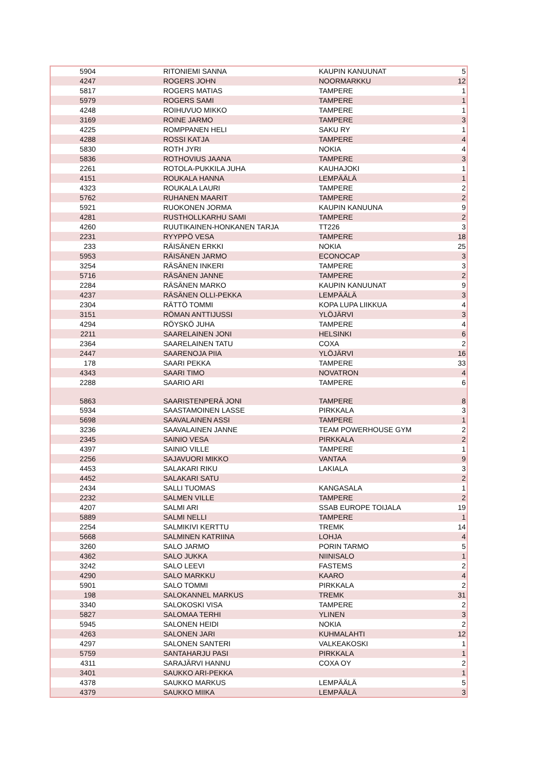| 5904 | RITONIEMI SANNA | KAUPIN KANUUNAT | 5 |
| 4247 | ROGERS JOHN | NOORMARKKU | 12 |
| 5817 | ROGERS MATIAS | TAMPERE | 1 |
| 5979 | ROGERS SAMI | TAMPERE | 1 |
| 4248 | ROIHUVUO MIKKO | TAMPERE | 1 |
| 3169 | ROINE JARMO | TAMPERE | 3 |
| 4225 | ROMPPANEN HELI | SAKU RY | 1 |
| 4288 | ROSSI KATJA | TAMPERE | 4 |
| 5830 | ROTH JYRI | NOKIA | 4 |
| 5836 | ROTHOVIUS JAANA | TAMPERE | 3 |
| 2261 | ROTOLA-PUKKILA JUHA | KAUHAJOKI | 1 |
| 4151 | ROUKALA HANNA | LEMPÄÄLÄ | 1 |
| 4323 | ROUKALA LAURI | TAMPERE | 2 |
| 5762 | RUHANEN MAARIT | TAMPERE | 2 |
| 5921 | RUOKONEN JORMA | KAUPIN KANUUNA | 9 |
| 4281 | RUSTHOLLKARHU SAMI | TAMPERE | 2 |
| 4260 | RUUTIKAINEN-HONKANEN TARJA | TT226 | 3 |
| 2231 | RYYPPÖ VESA | TAMPERE | 18 |
| 233 | RÄISÄNEN ERKKI | NOKIA | 25 |
| 5953 | RÄISÄNEN JARMO | ECONOCAP | 3 |
| 3254 | RÄSÄNEN INKERI | TAMPERE | 3 |
| 5716 | RÄSÄNEN JANNE | TAMPERE | 2 |
| 2284 | RÄSÄNEN MARKO | KAUPIN KANUUNAT | 9 |
| 4237 | RÄSÄNEN OLLI-PEKKA | LEMPÄÄLÄ | 3 |
| 2304 | RÄTTÖ TOMMI | KOPA LUPA LIIKKUA | 4 |
| 3151 | RÖMAN ANTTIJUSSI | YLÖJÄRVI | 3 |
| 4294 | RÖYSKÖ JUHA | TAMPERE | 4 |
| 2211 | SAARELAINEN JONI | HELSINKI | 6 |
| 2364 | SAARELAINEN TATU | COXA | 2 |
| 2447 | SAARENOJA PIIA | YLÖJÄRVI | 16 |
| 178 | SAARI PEKKA | TAMPERE | 33 |
| 4343 | SAARI TIMO | NOVATRON | 4 |
| 2288 | SAARIO ARI | TAMPERE | 6 |
| 5863 | SAARISTENPERÄ JONI | TAMPERE | 8 |
| 5934 | SAASTAMOINEN LASSE | PIRKKALA | 3 |
| 5698 | SAAVALAINEN ASSI | TAMPERE | 1 |
| 3236 | SAAVALAINEN JANNE | TEAM POWERHOUSE GYM | 2 |
| 2345 | SAINIO VESA | PIRKKALA | 2 |
| 4397 | SAINIO VILLE | TAMPERE | 1 |
| 2256 | SAJAVUORI MIKKO | VANTAA | 9 |
| 4453 | SALAKARI RIKU | LAKIALA | 3 |
| 4452 | SALAKARI SATU | | 2 |
| 2434 | SALLI TUOMAS | KANGASALA | 1 |
| 2232 | SALMEN VILLE | TAMPERE | 2 |
| 4207 | SALMI ARI | SSAB EUROPE TOIJALA | 19 |
| 5889 | SALMI NELLI | TAMPERE | 1 |
| 2254 | SALMIKIVI KERTTU | TREMK | 14 |
| 5668 | SALMINEN KATRIINA | LOHJA | 4 |
| 3260 | SALO JARMO | PORIN TARMO | 5 |
| 4362 | SALO JUKKA | NIINISALO | 1 |
| 3242 | SALO LEEVI | FASTEMS | 2 |
| 4290 | SALO MARKKU | KAARO | 4 |
| 5901 | SALO TOMMI | PIRKKALA | 2 |
| 198 | SALOKANNEL MARKUS | TREMK | 31 |
| 3340 | SALOKOSKI VISA | TAMPERE | 2 |
| 5827 | SALOMAA TERHI | YLINEN | 3 |
| 5945 | SALONEN HEIDI | NOKIA | 2 |
| 4263 | SALONEN JARI | KUHMALAHTI | 12 |
| 4297 | SALONEN SANTERI | VALKEAKOSKI | 1 |
| 5759 | SANTAHARJU PASI | PIRKKALA | 1 |
| 4311 | SARAJÄRVI HANNU | COXA OY | 2 |
| 3401 | SAUKKO ARI-PEKKA | | 1 |
| 4378 | SAUKKO MARKUS | LEMPÄÄLÄ | 5 |
| 4379 | SAUKKO MIIKA | LEMPÄÄLÄ | 3 |